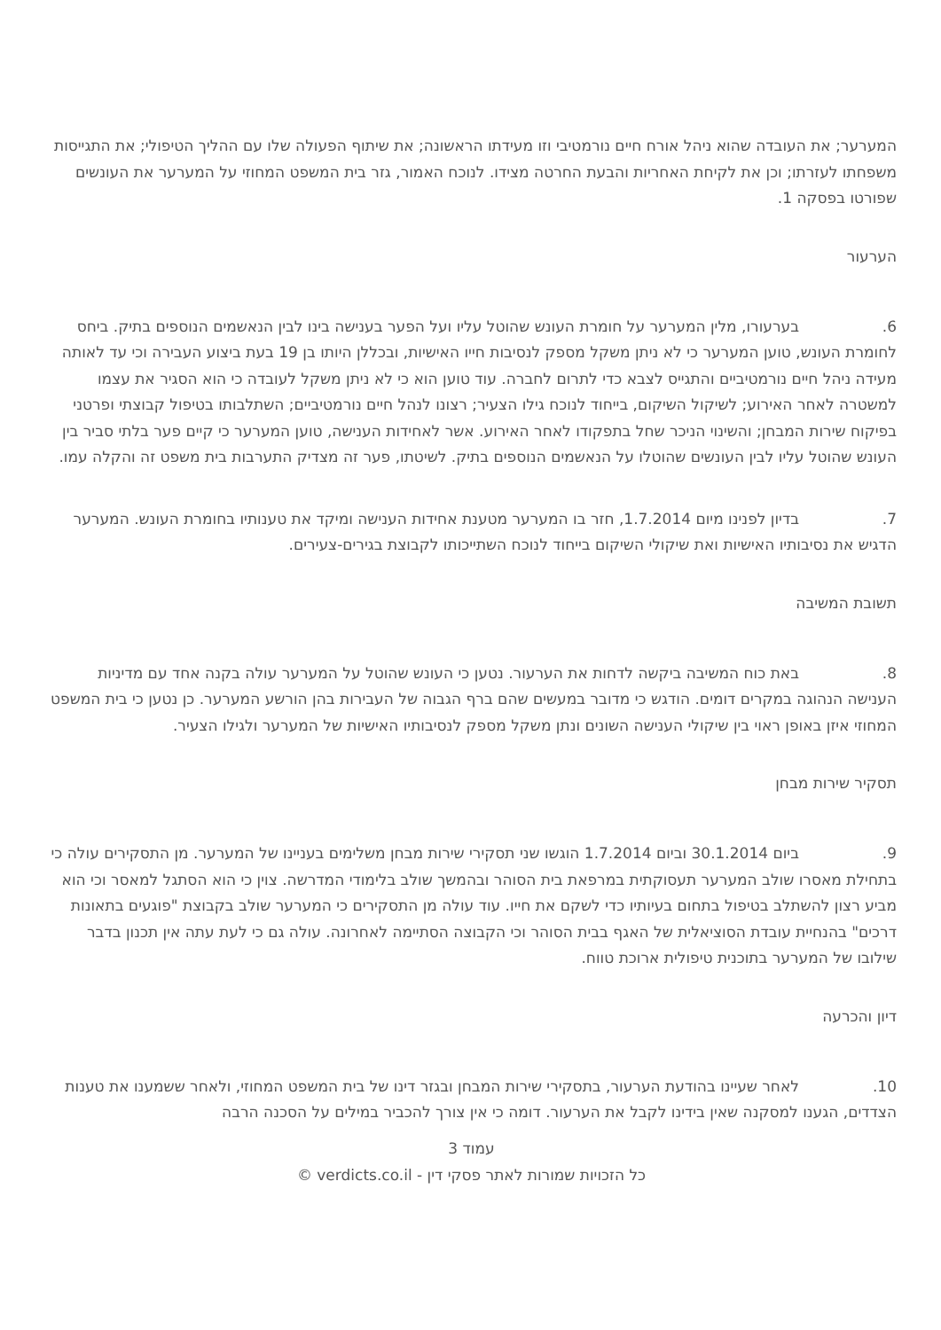המערער; את העובדה שהוא ניהל אורח חיים נורמטיבי וזו מעידתו הראשונה; את שיתוף הפעולה שלו עם ההליך הטיפולי; את התגייסות משפחתו לעזרתו; וכן את לקיחת האחריות והבעת החרטה מצידו. לנוכח האמור, גזר בית המשפט המחוזי על המערער את העונשים שפורטו בפסקה 1.
הערעור
6. בערעורו, מלין המערער על חומרת העונש שהוטל עליו ועל הפער בענישה בינו לבין הנאשמים הנוספים בתיק. ביחס לחומרת העונש, טוען המערער כי לא ניתן משקל מספק לנסיבות חייו האישיות, ובכללן היותו בן 19 בעת ביצוע העבירה וכי עד לאותה מעידה ניהל חיים נורמטיביים והתגייס לצבא כדי לתרום לחברה. עוד טוען הוא כי לא ניתן משקל לעובדה כי הוא הסגיר את עצמו למשטרה לאחר האירוע; לשיקול השיקום, בייחוד לנוכח גילו הצעיר; רצונו לנהל חיים נורמטיביים; השתלבותו בטיפול קבוצתי ופרטני בפיקוח שירות המבחן; והשינוי הניכר שחל בתפקודו לאחר האירוע. אשר לאחידות הענישה, טוען המערער כי קיים פער בלתי סביר בין העונש שהוטל עליו לבין העונשים שהוטלו על הנאשמים הנוספים בתיק. לשיטתו, פער זה מצדיק התערבות בית משפט זה והקלה עמו.
7. בדיון לפנינו מיום 1.7.2014, חזר בו המערער מטענת אחידות הענישה ומיקד את טענותיו בחומרת העונש. המערער הדגיש את נסיבותיו האישיות ואת שיקולי השיקום בייחוד לנוכח השתייכותו לקבוצת בגירים-צעירים.
תשובת המשיבה
8. באת כוח המשיבה ביקשה לדחות את הערעור. נטען כי העונש שהוטל על המערער עולה בקנה אחד עם מדיניות הענישה הנהוגה במקרים דומים. הודגש כי מדובר במעשים שהם ברף הגבוה של העבירות בהן הורשע המערער. כן נטען כי בית המשפט המחוזי איזן באופן ראוי בין שיקולי הענישה השונים ונתן משקל מספק לנסיבותיו האישיות של המערער ולגילו הצעיר.
תסקיר שירות מבחן
9. ביום 30.1.2014 וביום 1.7.2014 הוגשו שני תסקירי שירות מבחן משלימים בעניינו של המערער. מן התסקירים עולה כי בתחילת מאסרו שולב המערער תעסוקתית במרפאת בית הסוהר ובהמשך שולב בלימודי המדרשה. צוין כי הוא הסתגל למאסר וכי הוא מביע רצון להשתלב בטיפול בתחום בעיותיו כדי לשקם את חייו. עוד עולה מן התסקירים כי המערער שולב בקבוצת "פוגעים בתאונות דרכים" בהנחיית עובדת הסוציאלית של האגף בבית הסוהר וכי הקבוצה הסתיימה לאחרונה. עולה גם כי לעת עתה אין תכנון בדבר שילובו של המערער בתוכנית טיפולית ארוכת טווח.
דיון והכרעה
10. לאחר שעיינו בהודעת הערעור, בתסקירי שירות המבחן ובגזר דינו של בית המשפט המחוזי, ולאחר ששמענו את טענות הצדדים, הגענו למסקנה שאין בידינו לקבל את הערעור. דומה כי אין צורך להכביר במילים על הסכנה הרבה
עמוד 3
כל הזכויות שמורות לאתר פסקי דין - verdicts.co.il ©